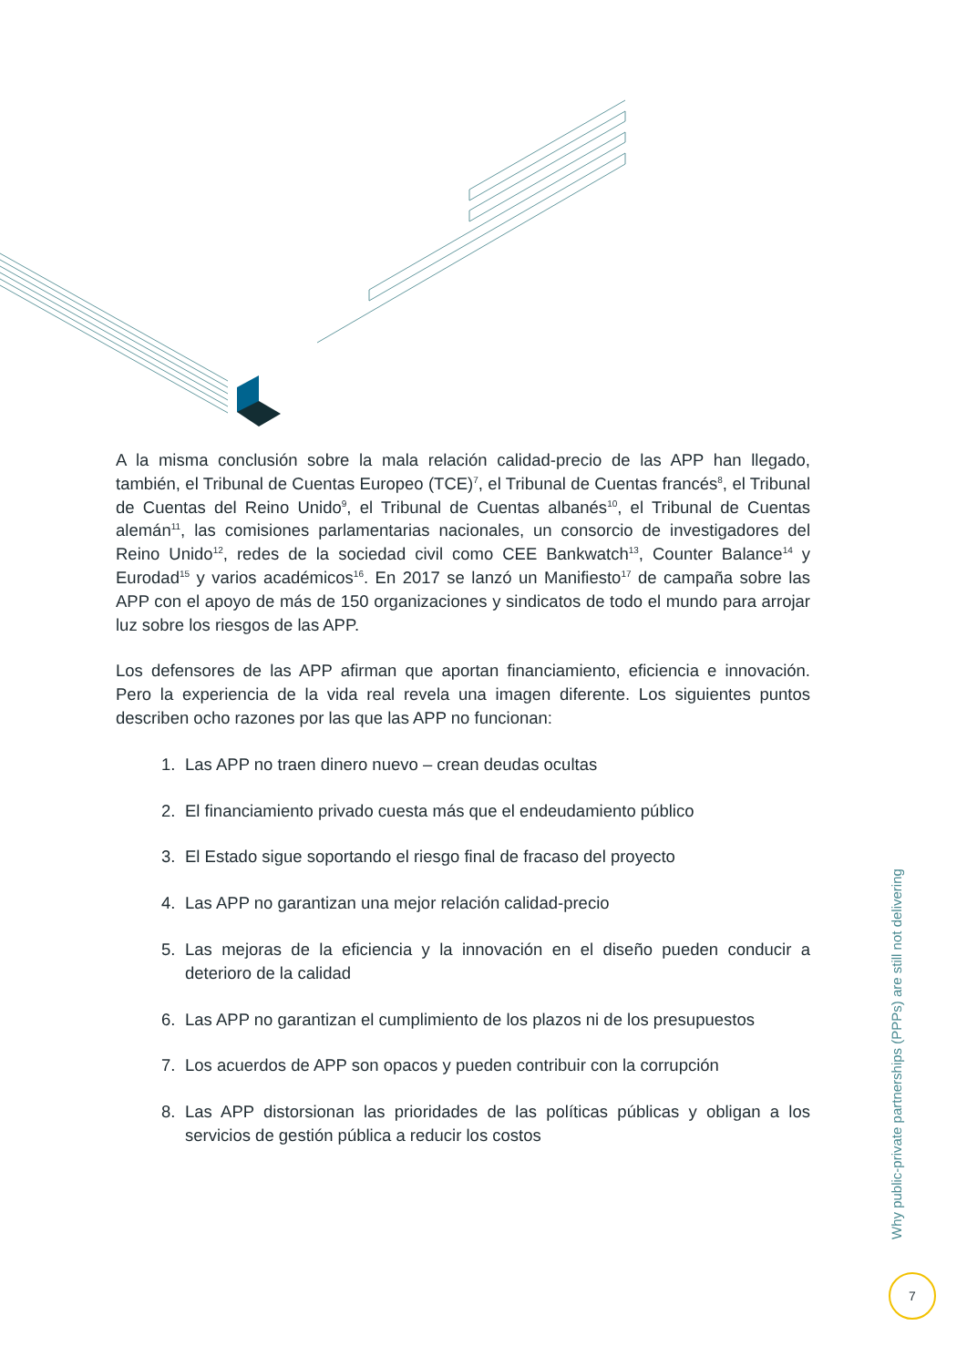A la misma conclusión sobre la mala relación calidad-precio de las APP han llegado, también, el Tribunal de Cuentas Europeo (TCE)<sup>7</sup>, el Tribunal de Cuentas francés<sup>8</sup>, el Tribunal de Cuentas del Reino Unido<sup>9</sup>, el Tribunal de Cuentas albanés<sup>10</sup>, el Tribunal de Cuentas alemán<sup>11</sup>, las comisiones parlamentarias nacionales, un consorcio de investigadores del Reino Unido<sup>12</sup>, redes de la sociedad civil como CEE Bankwatch<sup>13</sup>, Counter Balance<sup>14</sup> y Eurodad<sup>15</sup> y varios académicos<sup>16</sup>. En 2017 se lanzó un Manifiesto<sup>17</sup> de campaña sobre las APP con el apoyo de más de 150 organizaciones y sindicatos de todo el mundo para arrojar luz sobre los riesgos de las APP.
Los defensores de las APP afirman que aportan financiamiento, eficiencia e innovación. Pero la experiencia de la vida real revela una imagen diferente. Los siguientes puntos describen ocho razones por las que las APP no funcionan:
1. Las APP no traen dinero nuevo – crean deudas ocultas
2. El financiamiento privado cuesta más que el endeudamiento público
3. El Estado sigue soportando el riesgo final de fracaso del proyecto
4. Las APP no garantizan una mejor relación calidad-precio
5. Las mejoras de la eficiencia y la innovación en el diseño pueden conducir a deterioro de la calidad
6. Las APP no garantizan el cumplimiento de los plazos ni de los presupuestos
7. Los acuerdos de APP son opacos y pueden contribuir con la corrupción
8. Las APP distorsionan las prioridades de las políticas públicas y obligan a los servicios de gestión pública a reducir los costos
Why public-private partnerships (PPPs) are still not delivering
7